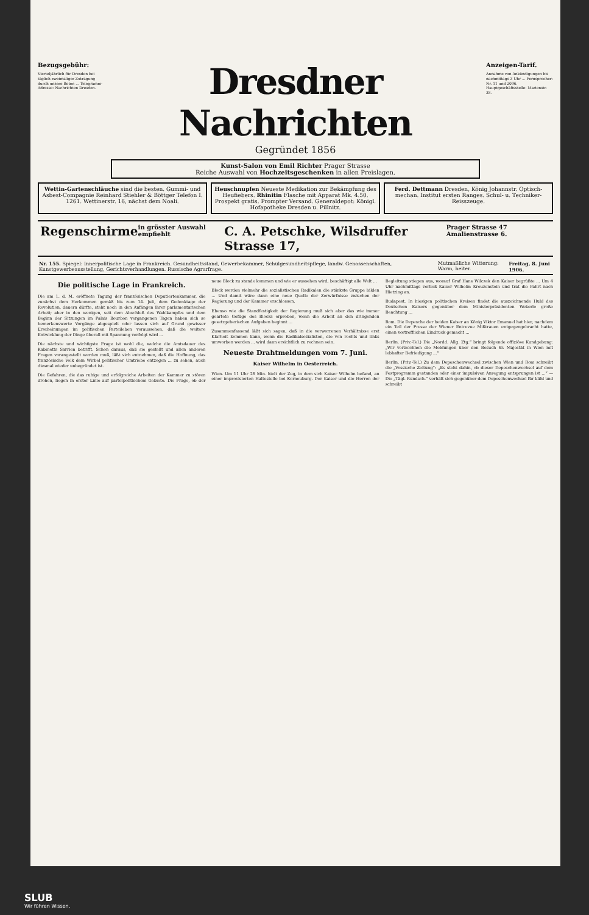Bezugsgebühr:
Vierteljährlich für Dresden bei täglich zweimaliger Zutragung durch unsere Boten ... Telegramm-Adresse: Nachrichten Dresden.
Dresdner Nachrichten
Gegründet 1856
Kunst-Salon von Emil Richter Prager Strasse
Reiche Auswahl von Hochzeitsgeschenken in allen Preislagen.
Anzeigen-Tarif.
Annahme von Ankündigungen bis nachmittags 3 Uhr ... Fernsprecher: Nr. 11 und 2096. Hauptgeschäftsstelle: Marienstr. 38.
Wettin-Gartenschläuche sind die besten. Gummi- und Asbest-Compagnie Reinhard Stiehler & Böttger Telefon I. 1261. Wettinerstr. 16, nächst dem Noali.
Heuschnupfen Neueste Medikation zur Bekämpfung des Heufiebers. Rhinitin Flasche mit Apparat Mk. 4.50. Prospekt gratis. Prompter Versand. Generaldepot: Königl. Hofapotheke Dresden u. Pillnitz.
Ferd. Dettmann Dresden, König Johannstr. Optisch-mechan. Institut ersten Ranges. Schul- u. Techniker-Reisszeuge.
Regenschirme in grösster Auswahl empfiehlt C. A. Petschke, Wilsdruffer Strasse 17, Prager Strasse 47 Amalienstrasse 6.
Nr. 155. Spiegel: Innerpolitische Lage in Frankreich. Gesundheitsstand, Gewerbekammer, Schulgesundheitspflege, landw. Genossenschaften, Kunstgewerbeausstellung, Gerichtsverhandlungen. Russische Agrarfrage. Mutmaßliche Witterung: Warm, heiter. Freitag, 8. Juni 1906.
Die politische Lage in Frankreich.
Die am 1. d. M. eröffnete Tagung der französischen Deputiertenkammer, die zunächst dem Herkommen gemäß bis zum 14. Juli, dem Gedenktage der Revolution, dauern dürfte, steht noch in den Anfängen ihrer parlamentarischen Arbeit; aber in den wenigen, seit dem Abschluß des Wahlkampfes und dem Beginn der Sitzungen im Palais Bourbon vergangenen Tagen haben sich so bemerkenswerte Vorgänge abgespielt oder lassen sich auf Grund gewisser Erscheinungen im politischen Parteileben voraussehen, daß die weitere Entwicklung der Dinge überall mit Spannung verfolgt wird ...
Die nächste und wichtigste Frage ist wohl die, welche die Amtsdauer des Kabinetts Sarrien betrifft. Schon daraus, daß sie gestellt und allen anderen Fragen vorangestellt werden muß, läßt sich entnehmen, daß die Hoffnung, das französische Volk dem Wirbel politischer Umtriebe entzogen ... zu sehen, auch diesmal wieder unbegründet ist.
Die Gefahren, die das ruhige und erfolgreiche Arbeiten der Kammer zu stören drohen, liegen in erster Linie auf parteipolitischem Gebiete. Die Frage, ob der neue Block zu stande kommen und wie er aussehen wird, beschäftigt alle Welt ...
Block werden vielmehr die sozialistischen Radikalen die stärkste Gruppe bilden ... Und damit wäre dann eine neue Quelle der Zerwürfnisse zwischen der Regierung und der Kammer erschlossen.
Ebenso wie die Standfestigkeit der Regierung muß sich aber das wie immer geartete Gefüge des Blocks erproben, wenn die Arbeit an den dringenden gesetzgeberischen Aufgaben beginnt ...
Zusammenfassend läßt sich sagen, daß in die verworrenen Verhältnisse erst Klarheit kommen kann, wenn die Radikalsozialisten, die von rechts und links umworben werden ... wird dann ersichtlich zu rechnen sein.
Neueste Drahtmeldungen vom 7. Juni.
Kaiser Wilhelm in Oesterreich.
Wien. Um 11 Uhr 26 Min. hielt der Zug, in dem sich Kaiser Wilhelm befand, an einer improvisierten Haltestelle bei Korneuburg. Der Kaiser und die Herren der Begleitung stiegen aus, worauf Graf Hans Wilczek den Kaiser begrüßte ... Um 4 Uhr nachmittags verließ Kaiser Wilhelm Kreuzenstein und trat die Fahrt nach Hietzing an.
Budapest. In hiesigen politischen Kreisen findet die auszeichnende Huld des Deutschen Kaisers gegenüber dem Ministerpräsidenten Wekerle große Beachtung ...
Rom. Die Depesche der beiden Kaiser an König Viktor Emanuel hat hier, nachdem ein Teil der Presse der Wiener Entrevue Mißtrauen entgegengebracht hatte, einen vortrefflichen Eindruck gemacht ...
Berlin. (Priv.-Tel.) Die „Nordd. Allg. Ztg.“ bringt folgende offiziöse Kundgebung: „Wir verzeichnen die Meldungen über den Besuch Sr. Majestät in Wien mit lebhafter Befriedigung ...“
Berlin. (Priv.-Tel.) Zu dem Depeschenwechsel zwischen Wien und Rom schreibt die „Vossische Zeitung“: „Es steht dahin, ob dieser Depeschenwechsel auf dem Festprogramm gestanden oder einer impulsiven Anregung entsprungen ist ...“ — Die „Tägl. Rundsch.“ verhält sich gegenüber dem Depeschenwechsel für kühl und schreibt
SLUB
Wir führen Wissen.